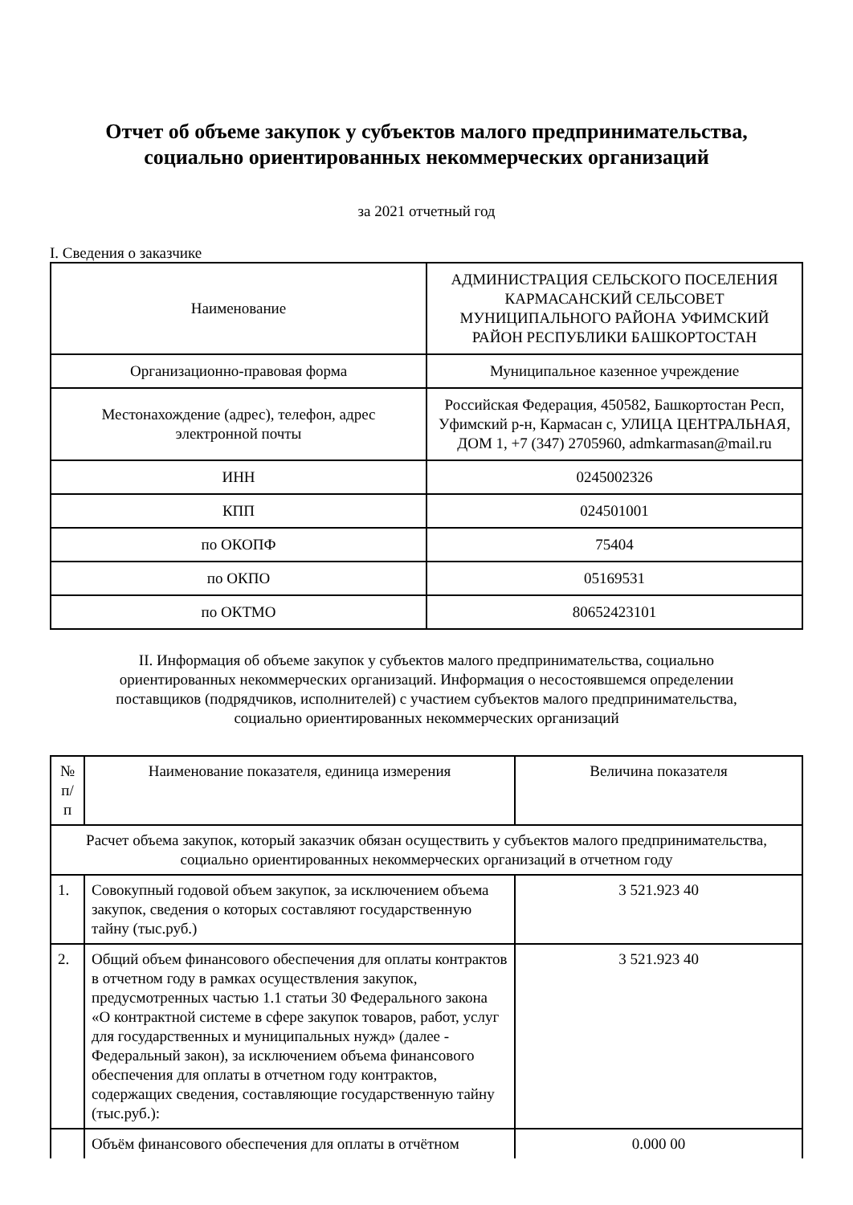Отчет об объеме закупок у субъектов малого предпринимательства,
социально ориентированных некоммерческих организаций
за 2021 отчетный год
I. Сведения о заказчике
| Наименование | АДМИНИСТРАЦИЯ СЕЛЬСКОГО ПОСЕЛЕНИЯ КАРМАСАНСКИЙ СЕЛЬСОВЕТ МУНИЦИПАЛЬНОГО РАЙОНА УФИМСКИЙ РАЙОН РЕСПУБЛИКИ БАШКОРТОСТАН |
| Организационно-правовая форма | Муниципальное казенное учреждение |
| Местонахождение (адрес), телефон, адрес электронной почты | Российская Федерация, 450582, Башкортостан Респ, Уфимский р-н, Кармасан с, УЛИЦА ЦЕНТРАЛЬНАЯ, ДОМ 1, +7 (347) 2705960, admkarmasan@mail.ru |
| ИНН | 0245002326 |
| КПП | 024501001 |
| по ОКОПФ | 75404 |
| по ОКПО | 05169531 |
| по ОКТМО | 80652423101 |
II. Информация об объеме закупок у субъектов малого предпринимательства, социально ориентированных некоммерческих организаций. Информация о несостоявшемся определении поставщиков (подрядчиков, исполнителей) с участием субъектов малого предпринимательства, социально ориентированных некоммерческих организаций
| № п/п | Наименование показателя, единица измерения | Величина показателя |
| --- | --- | --- |
| Расчет объема закупок, который заказчик обязан осуществить у субъектов малого предпринимательства, социально ориентированных некоммерческих организаций в отчетном году | | |
| 1. | Совокупный годовой объем закупок, за исключением объема закупок, сведения о которых составляют государственную тайну (тыс.руб.) | 3 521.923 40 |
| 2. | Общий объем финансового обеспечения для оплаты контрактов в отчетном году в рамках осуществления закупок, предусмотренных частью 1.1 статьи 30 Федерального закона «О контрактной системе в сфере закупок товаров, работ, услуг для государственных и муниципальных нужд» (далее - Федеральный закон), за исключением объема финансового обеспечения для оплаты в отчетном году контрактов, содержащих сведения, составляющие государственную тайну (тыс.руб.): | 3 521.923 40 |
| | Объём финансового обеспечения для оплаты в отчётном | 0.000 00 |